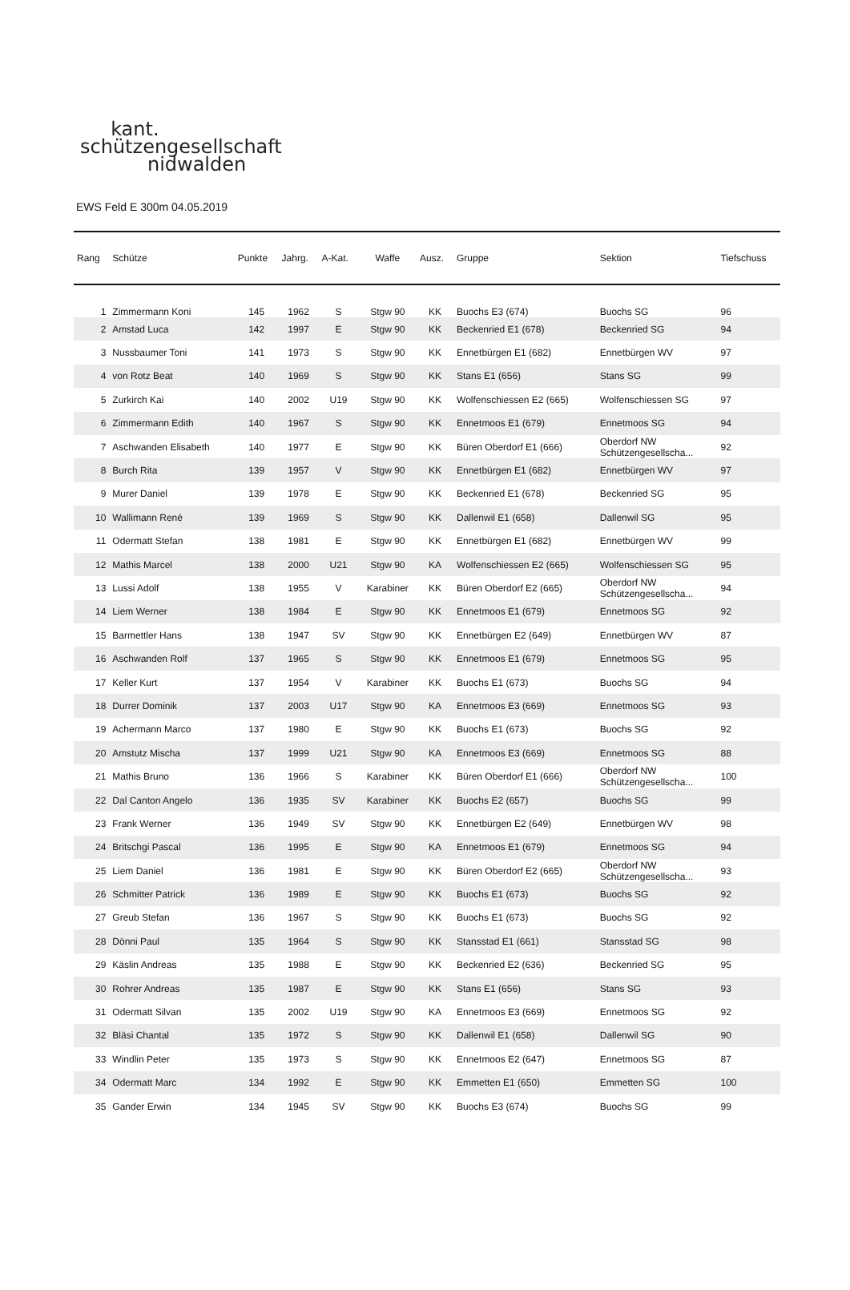kant.
schützengesellschaft
nidwalden
EWS Feld E 300m 04.05.2019
| Rang | Schütze | Punkte | Jahrg. | A-Kat. | Waffe | Ausz. | Gruppe | Sektion | Tiefschuss |
| --- | --- | --- | --- | --- | --- | --- | --- | --- | --- |
| 1 | Zimmermann Koni | 145 | 1962 | S | Stgw 90 | KK | Buochs E3 (674) | Buochs SG | 96 |
| 2 | Amstad Luca | 142 | 1997 | E | Stgw 90 | KK | Beckenried E1 (678) | Beckenried SG | 94 |
| 3 | Nussbaumer Toni | 141 | 1973 | S | Stgw 90 | KK | Ennetbürgen E1 (682) | Ennetbürgen WV | 97 |
| 4 | von Rotz Beat | 140 | 1969 | S | Stgw 90 | KK | Stans E1 (656) | Stans SG | 99 |
| 5 | Zurkirch Kai | 140 | 2002 | U19 | Stgw 90 | KK | Wolfenschiessen E2 (665) | Wolfenschiessen SG | 97 |
| 6 | Zimmermann Edith | 140 | 1967 | S | Stgw 90 | KK | Ennetmoos E1 (679) | Ennetmoos SG | 94 |
| 7 | Aschwanden Elisabeth | 140 | 1977 | E | Stgw 90 | KK | Büren Oberdorf E1 (666) | Oberdorf NW Schützengesellscha... | 92 |
| 8 | Burch Rita | 139 | 1957 | V | Stgw 90 | KK | Ennetbürgen E1 (682) | Ennetbürgen WV | 97 |
| 9 | Murer Daniel | 139 | 1978 | E | Stgw 90 | KK | Beckenried E1 (678) | Beckenried SG | 95 |
| 10 | Wallimann René | 139 | 1969 | S | Stgw 90 | KK | Dallenwil E1 (658) | Dallenwil SG | 95 |
| 11 | Odermatt Stefan | 138 | 1981 | E | Stgw 90 | KK | Ennetbürgen E1 (682) | Ennetbürgen WV | 99 |
| 12 | Mathis Marcel | 138 | 2000 | U21 | Stgw 90 | KA | Wolfenschiessen E2 (665) | Wolfenschiessen SG | 95 |
| 13 | Lussi Adolf | 138 | 1955 | V | Karabiner | KK | Büren Oberdorf E2 (665) | Oberdorf NW Schützengesellscha... | 94 |
| 14 | Liem Werner | 138 | 1984 | E | Stgw 90 | KK | Ennetmoos E1 (679) | Ennetmoos SG | 92 |
| 15 | Barmettler Hans | 138 | 1947 | SV | Stgw 90 | KK | Ennetbürgen E2 (649) | Ennetbürgen WV | 87 |
| 16 | Aschwanden Rolf | 137 | 1965 | S | Stgw 90 | KK | Ennetmoos E1 (679) | Ennetmoos SG | 95 |
| 17 | Keller Kurt | 137 | 1954 | V | Karabiner | KK | Buochs E1 (673) | Buochs SG | 94 |
| 18 | Durrer Dominik | 137 | 2003 | U17 | Stgw 90 | KA | Ennetmoos E3 (669) | Ennetmoos SG | 93 |
| 19 | Achermann Marco | 137 | 1980 | E | Stgw 90 | KK | Buochs E1 (673) | Buochs SG | 92 |
| 20 | Amstutz Mischa | 137 | 1999 | U21 | Stgw 90 | KA | Ennetmoos E3 (669) | Ennetmoos SG | 88 |
| 21 | Mathis Bruno | 136 | 1966 | S | Karabiner | KK | Büren Oberdorf E1 (666) | Oberdorf NW Schützengesellscha... | 100 |
| 22 | Dal Canton Angelo | 136 | 1935 | SV | Karabiner | KK | Buochs E2 (657) | Buochs SG | 99 |
| 23 | Frank Werner | 136 | 1949 | SV | Stgw 90 | KK | Ennetbürgen E2 (649) | Ennetbürgen WV | 98 |
| 24 | Britschgi Pascal | 136 | 1995 | E | Stgw 90 | KA | Ennetmoos E1 (679) | Ennetmoos SG | 94 |
| 25 | Liem Daniel | 136 | 1981 | E | Stgw 90 | KK | Büren Oberdorf E2 (665) | Oberdorf NW Schützengesellscha... | 93 |
| 26 | Schmitter Patrick | 136 | 1989 | E | Stgw 90 | KK | Buochs E1 (673) | Buochs SG | 92 |
| 27 | Greub Stefan | 136 | 1967 | S | Stgw 90 | KK | Buochs E1 (673) | Buochs SG | 92 |
| 28 | Dönni Paul | 135 | 1964 | S | Stgw 90 | KK | Stansstad E1 (661) | Stansstad SG | 98 |
| 29 | Käslin Andreas | 135 | 1988 | E | Stgw 90 | KK | Beckenried E2 (636) | Beckenried SG | 95 |
| 30 | Rohrer Andreas | 135 | 1987 | E | Stgw 90 | KK | Stans E1 (656) | Stans SG | 93 |
| 31 | Odermatt Silvan | 135 | 2002 | U19 | Stgw 90 | KA | Ennetmoos E3 (669) | Ennetmoos SG | 92 |
| 32 | Bläsi Chantal | 135 | 1972 | S | Stgw 90 | KK | Dallenwil E1 (658) | Dallenwil SG | 90 |
| 33 | Windlin Peter | 135 | 1973 | S | Stgw 90 | KK | Ennetmoos E2 (647) | Ennetmoos SG | 87 |
| 34 | Odermatt Marc | 134 | 1992 | E | Stgw 90 | KK | Emmetten E1 (650) | Emmetten SG | 100 |
| 35 | Gander Erwin | 134 | 1945 | SV | Stgw 90 | KK | Buochs E3 (674) | Buochs SG | 99 |